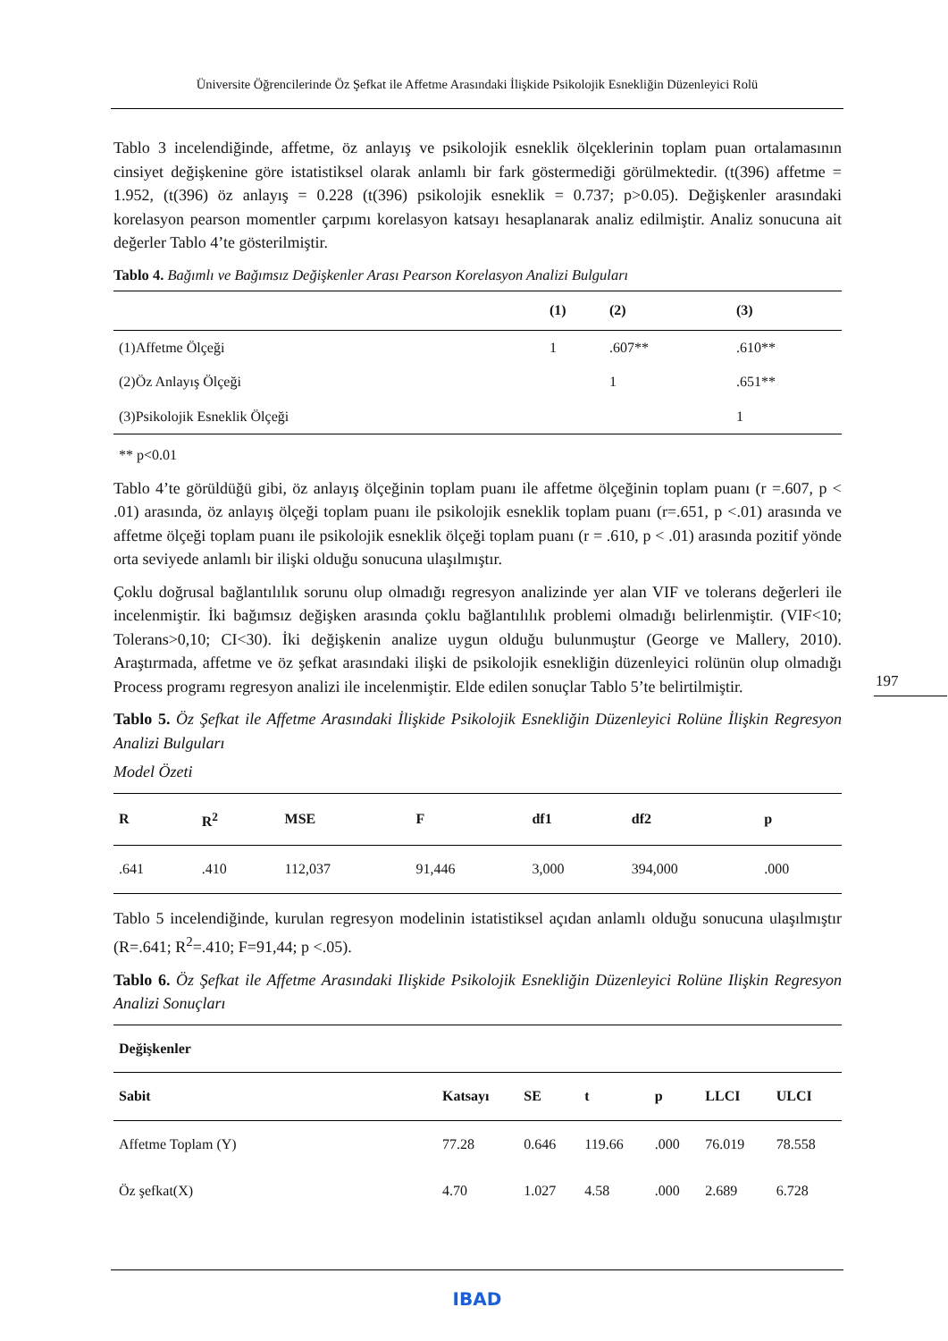Üniversite Öğrencilerinde Öz Şefkat ile Affetme Arasındaki İlişkide Psikolojik Esnekliğin Düzenleyici Rolü
Tablo 3 incelendiğinde, affetme, öz anlayış ve psikolojik esneklik ölçeklerinin toplam puan ortalamasının cinsiyet değişkenine göre istatistiksel olarak anlamlı bir fark göstermediği görülmektedir. (t(396) affetme = 1.952, (t(396) öz anlayış = 0.228 (t(396) psikolojik esneklik = 0.737; p>0.05). Değişkenler arasındaki korelasyon pearson momentler çarpımı korelasyon katsayı hesaplanarak analiz edilmiştir. Analiz sonucuna ait değerler Tablo 4’te gösterilmiştir.
Tablo 4. Bağımlı ve Bağımsız Değişkenler Arası Pearson Korelasyon Analizi Bulguları
| | (1) | (2) | (3) |
| --- | --- | --- | --- |
| (1)Affetme Ölçeği | 1 | .607** | .610** |
| (2)Öz Anlayış Ölçeği | | 1 | .651** |
| (3)Psikolojik Esneklik Ölçeği | | | 1 |
** p<0.01
Tablo 4’te görüldüğü gibi, öz anlayış ölçeğinin toplam puanı ile affetme ölçeğinin toplam puanı (r =.607, p < .01) arasında, öz anlayış ölçeği toplam puanı ile psikolojik esneklik toplam puanı (r=.651, p <.01) arasında ve affetme ölçeği toplam puanı ile psikolojik esneklik ölçeği toplam puanı (r = .610, p < .01) arasında pozitif yönde orta seviyede anlamlı bir ilişki olduğu sonucuna ulaşılmıştır.
Çoklu doğrusal bağlantılılık sorunu olup olmadığı regresyon analizinde yer alan VIF ve tolerans değerleri ile incelenmiştir. İki bağımsız değişken arasında çoklu bağlantılılık problemi olmadığı belirlenmiştir. (VIF<10; Tolerans>0,10; CI<30). İki değişkenin analize uygun olduğu bulunmuştur (George ve Mallery, 2010). Araştırmada, affetme ve öz şefkat arasındaki ilişki de psikolojik esnekliğin düzenleyici rolünün olup olmadığı Process programı regresyon analizi ile incelenmiştir. Elde edilen sonuçlar Tablo 5’te belirtilmiştir.
Tablo 5. Öz Şefkat ile Affetme Arasındaki İlişkide Psikolojik Esnekliğin Düzenleyici Rolüne İlişkin Regresyon Analizi Bulguları
Model Özeti
| R | R<sup>2</sup> | MSE | F | df1 | df2 | p |
| --- | --- | --- | --- | --- | --- | --- |
| .641 | .410 | 112,037 | 91,446 | 3,000 | 394,000 | .000 |
Tablo 5 incelendiğinde, kurulan regresyon modelinin istatistiksel açıdan anlamlı olduğu sonucuna ulaşılmıştır (R=.641; R<sup>2</sup>=.410; F=91,44; p <.05).
Tablo 6. Öz Şefkat ile Affetme Arasındaki Ilişkide Psikolojik Esnekliğin Düzenleyici Rolüne Ilişkin Regresyon Analizi Sonuçları
| Değişkenler | | | | | | |
| --- | --- | --- | --- | --- | --- | --- |
| Sabit | Katsayı | SE | t | p | LLCI | ULCI |
| Affetme Toplam (Y) | 77.28 | 0.646 | 119.66 | .000 | 76.019 | 78.558 |
| Öz şefkat(X) | 4.70 | 1.027 | 4.58 | .000 | 2.689 | 6.728 |
197
IBAD